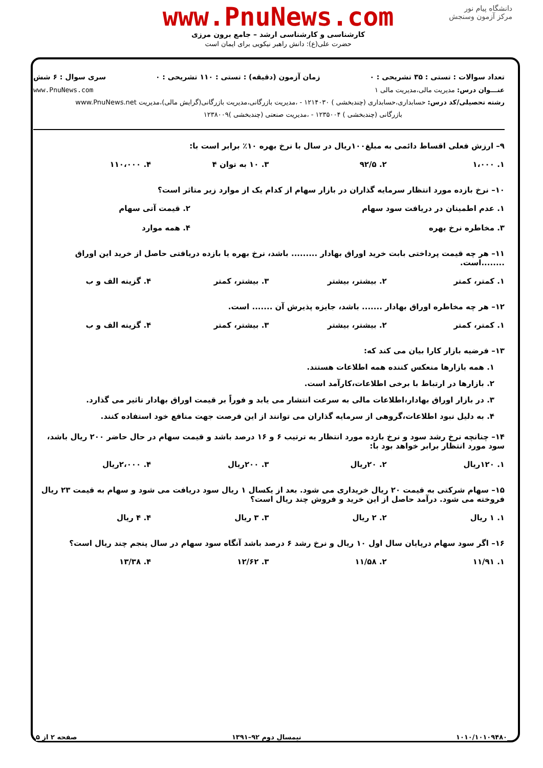دانشگاه پیام نور
مرکز آزمون وسنجش
www.PnuNews.com
کارشناسی و کارشناسی ارشد – جامع برون مرزی
حضرت علی(ع): دانش راهبر نیکویی برای ایمان است
تعداد سوالات : تستی : ۳۵ تشریحی : ۰ زمان آزمون (دقیقه) : تستی : ۱۱۰ تشریحی : ۰ سری سوال : ۶ شش
عنـــوان درس: مدیریت مالی،مدیریت مالی ۱ www.PnuNews.com
رشته تحصیلی/کد درس: حسابداری،حسابداری (چندبخشی ) ۱۲۱۴۰۳۰ - ،مدیریت بازرگانی،مدیریت بازرگانی(گرایش مالی)،مدیریت www.PnuNews.net
بازرگانی (چندبخشی ) ۱۲۳۵۰۰۴ - ،مدیریت صنعتی (چندبخشی )۱۲۳۸۰۰۹
۹– ارزش فعلی اقساط دائمی به مبلغ۱۰۰ریال در سال با نرخ بهره ۱۰٪ برابر است با:
| ۱. ۱،۰۰۰ | ۲. ۹۲/۵ | ۳. ۱۰ به توان ۴ | ۴. ۱۱۰،۰۰۰ |
۱۰– نرخ بازده مورد انتظار سرمایه گذاران در بازار سهام از کدام یک از موارد زیر متاثر است؟
| ۱. عدم اطمینان در دریافت سود سهام | ۲. قیمت آتی سهام |
| ۳. مخاطره نرخ بهره | ۴. همه موارد |
۱۱– هر چه قیمت پرداختی بابت خرید اوراق بهادار ......... باشد، نرخ بهره یا بازده دریافتی حاصل از خرید این اوراق ........است.
| ۱. کمتر، کمتر | ۲. بیشتر، بیشتر | ۳. بیشتر، کمتر | ۴. گزینه الف و ب |
۱۲– هر چه مخاطره اوراق بهادار ....... باشد، جایزه پذیرش آن ....... است.
| ۱. کمتر، کمتر | ۲. بیشتر، بیشتر | ۳. بیشتر، کمتر | ۴. گزینه الف و ب |
۱۳– فرضیه بازار کارا بیان می کند که:
۱. همه بازارها منعکس کننده همه اطلاعات هستند.
۲. بازارها در ارتباط با برخی اطلاعات،کارآمد است.
۳. در بازار اوراق بهادار،اطلاعات مالی به سرعت انتشار می یابد و فوراً بر قیمت اوراق بهادار تاثیر می گذارد.
۴. به دلیل نبود اطلاعات،گروهی از سرمایه گذاران می توانند از این فرصت جهت منافع خود استفاده کنند.
۱۴– چنانچه نرخ رشد سود و نرخ بازده مورد انتظار به ترتیب ۶ و ۱۶ درصد باشد و قیمت سهام در حال حاضر ۲۰۰ ریال باشد، سود مورد انتظار برابر خواهد بود با:
| ۱. ۱۲۰ریال | ۲. ۲۰ریال | ۳. ۲۰۰ریال | ۴. ۲،۰۰۰ریال |
۱۵– سهام شرکتی به قیمت ۲۰ ریال خریداری می شود. بعد از یکسال ۱ ریال سود دریافت می شود و سهام به قیمت ۲۳ ریال فروخته می شود. درآمد حاصل از این خرید و فروش چند ریال است؟
| ۱. ۱ ریال | ۲. ۲ ریال | ۳. ۳ ریال | ۴. ۴ ریال |
۱۶– اگر سود سهام درپایان سال اول ۱۰ ریال و نرخ رشد ۶ درصد باشد آنگاه سود سهام در سال پنجم چند ریال است؟
| ۱. ۱۱/۹۱ | ۲. ۱۱/۵۸ | ۳. ۱۲/۶۲ | ۴. ۱۳/۳۸ |
۱۰۱۰/۱۰۱۰۹۴۸۰ نیمسال دوم ۹۲–۱۳۹۱ صفحه ۲ از ۵